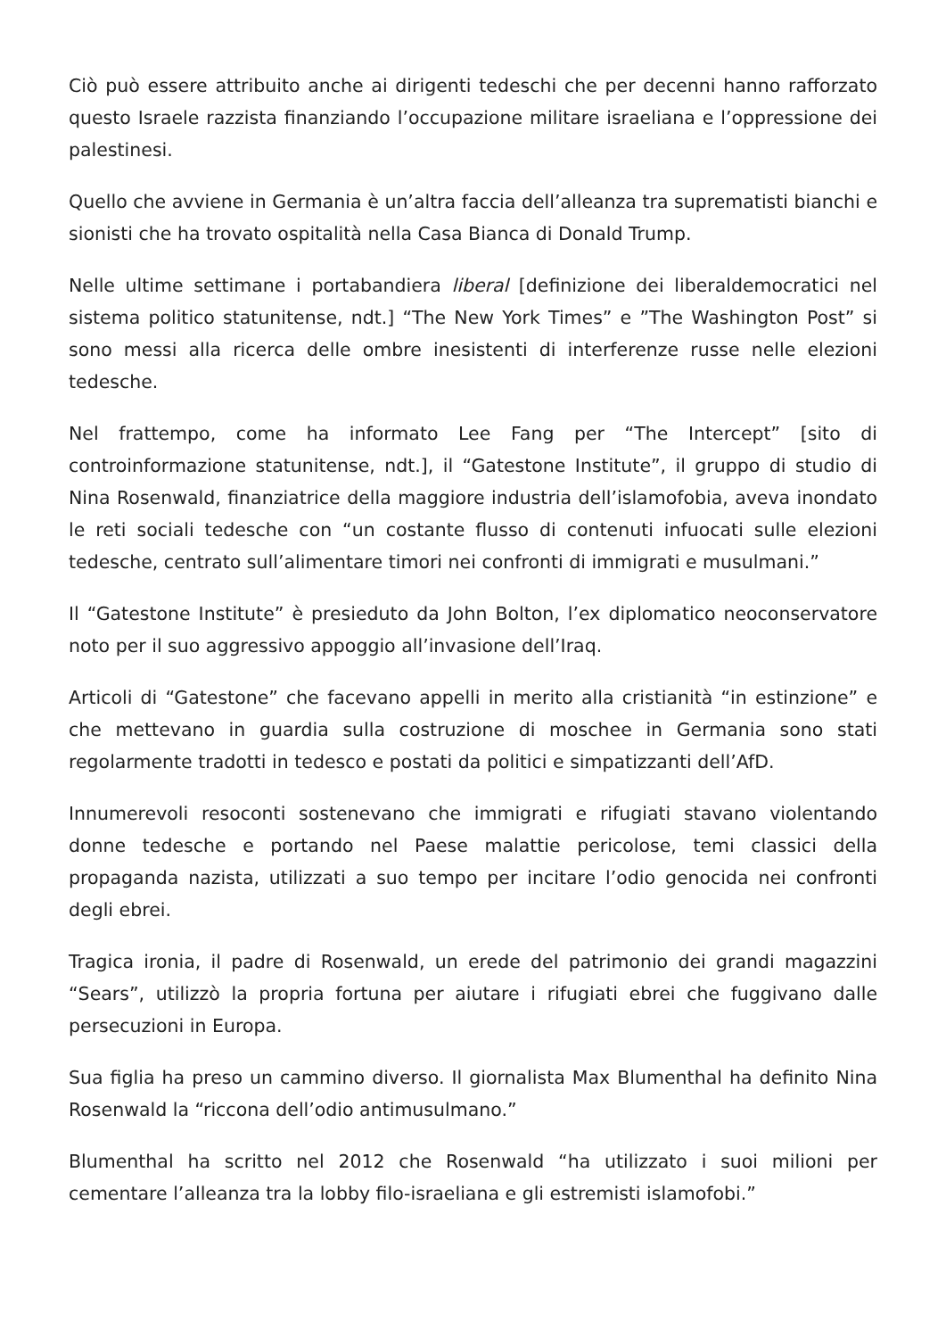Ciò può essere attribuito anche ai dirigenti tedeschi che per decenni hanno rafforzato questo Israele razzista finanziando l’occupazione militare israeliana e l’oppressione dei palestinesi.
Quello che avviene in Germania è un’altra faccia dell’alleanza tra suprematisti bianchi e sionisti che ha trovato ospitalità nella Casa Bianca di Donald Trump.
Nelle ultime settimane i portabandiera liberal [definizione dei liberaldemocratici nel sistema politico statunitense, ndt.] “The New York Times” e ”The Washington Post” si sono messi alla ricerca delle ombre inesistenti di interferenze russe nelle elezioni tedesche.
Nel frattempo, come ha informato Lee Fang per “The Intercept” [sito di controinformazione statunitense, ndt.], il “Gatestone Institute”, il gruppo di studio di Nina Rosenwald, finanziatrice della maggiore industria dell’islamofobia, aveva inondato le reti sociali tedesche con “un costante flusso di contenuti infuocati sulle elezioni tedesche, centrato sull’alimentare timori nei confronti di immigrati e musulmani.”
Il “Gatestone Institute” è presieduto da John Bolton, l’ex diplomatico neoconservatore noto per il suo aggressivo appoggio all’invasione dell’Iraq.
Articoli di “Gatestone” che facevano appelli in merito alla cristianità “in estinzione” e che mettevano in guardia sulla costruzione di moschee in Germania sono stati regolarmente tradotti in tedesco e postati da politici e simpatizzanti dell’AfD.
Innumerevoli resoconti sostenevano che immigrati e rifugiati stavano violentando donne tedesche e portando nel Paese malattie pericolose, temi classici della propaganda nazista, utilizzati a suo tempo per incitare l’odio genocida nei confronti degli ebrei.
Tragica ironia, il padre di Rosenwald, un erede del patrimonio dei grandi magazzini “Sears”, utilizzò la propria fortuna per aiutare i rifugiati ebrei che fuggivano dalle persecuzioni in Europa.
Sua figlia ha preso un cammino diverso. Il giornalista Max Blumenthal ha definito Nina Rosenwald la “riccona dell’odio antimusulmano.”
Blumenthal ha scritto nel 2012 che Rosenwald “ha utilizzato i suoi milioni per cementare l’alleanza tra la lobby filo-israeliana e gli estremisti islamofobi.”